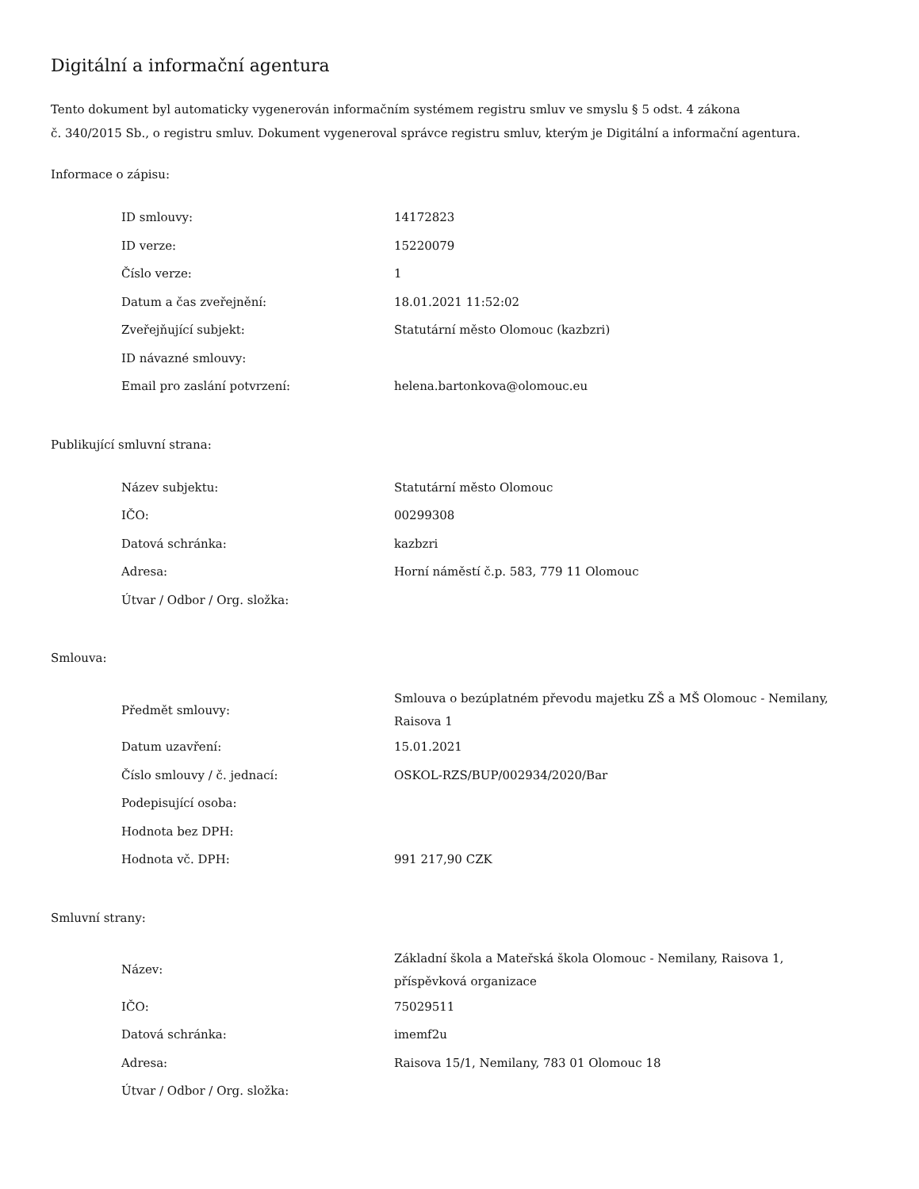Digitální a informační agentura
Tento dokument byl automaticky vygenerován informačním systémem registru smluv ve smyslu § 5 odst. 4 zákona
č. 340/2015 Sb., o registru smluv. Dokument vygeneroval správce registru smluv, kterým je Digitální a informační agentura.
Informace o zápisu:
| ID smlouvy: | 14172823 |
| ID verze: | 15220079 |
| Číslo verze: | 1 |
| Datum a čas zveřejnění: | 18.01.2021 11:52:02 |
| Zveřejňující subjekt: | Statutární město Olomouc (kazbzri) |
| ID návazné smlouvy: | |
| Email pro zaslání potvrzení: | helena.bartonkova@olomouc.eu |
Publikující smluvní strana:
| Název subjektu: | Statutární město Olomouc |
| IČO: | 00299308 |
| Datová schránka: | kazbzri |
| Adresa: | Horní náměstí č.p. 583, 779 11 Olomouc |
| Útvar / Odbor / Org. složka: | |
Smlouva:
| Předmět smlouvy: | Smlouva o bezúplatném převodu majetku ZŠ a MŠ Olomouc - Nemilany, Raisova 1 |
| Datum uzavření: | 15.01.2021 |
| Číslo smlouvy / č. jednací: | OSKOL-RZS/BUP/002934/2020/Bar |
| Podepisující osoba: | |
| Hodnota bez DPH: | |
| Hodnota vč. DPH: | 991 217,90 CZK |
Smluvní strany:
| Název: | Základní škola a Mateřská škola Olomouc - Nemilany, Raisova 1, příspěvková organizace |
| IČO: | 75029511 |
| Datová schránka: | imemf2u |
| Adresa: | Raisova 15/1, Nemilany, 783 01 Olomouc 18 |
| Útvar / Odbor / Org. složka: | |